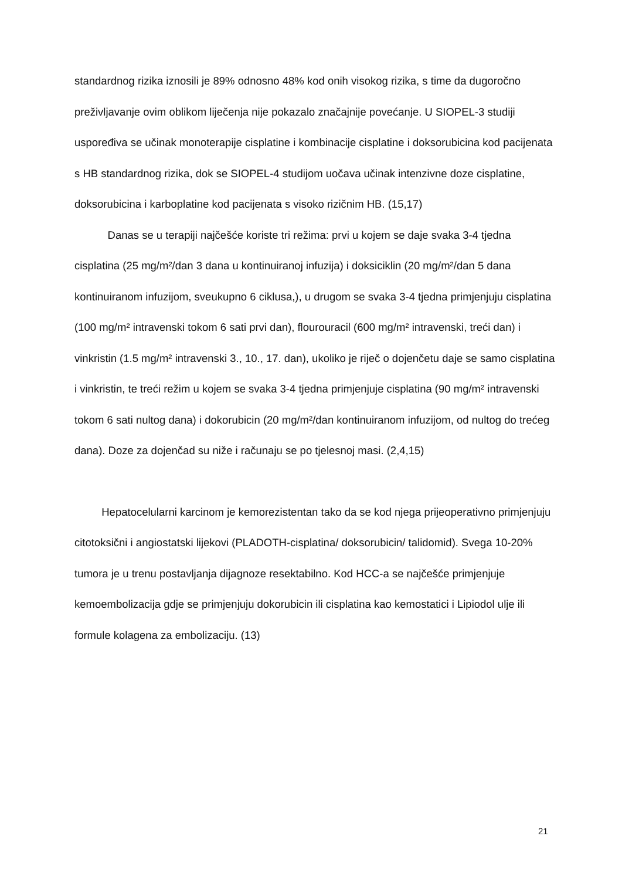standardnog rizika iznosili je 89% odnosno 48% kod onih visokog rizika, s time da dugoročno preživljavanje ovim oblikom liječenja nije pokazalo značajnije povećanje. U SIOPEL-3 studiji uspoređiva se učinak monoterapije cisplatine i kombinacije cisplatine i doksorubicina kod pacijenata s HB standardnog rizika, dok se SIOPEL-4 studijom uočava učinak intenzivne doze cisplatine, doksorubicina i karboplatine kod pacijenata s visoko rizičnim HB. (15,17)
Danas se u terapiji najčešće koriste tri režima: prvi u kojem se daje svaka 3-4 tjedna cisplatina (25 mg/m²/dan 3 dana u kontinuiranoj infuzija) i doksiciklin (20 mg/m²/dan 5 dana kontinuiranom infuzijom, sveukupno 6 ciklusa,), u drugom se svaka 3-4 tjedna primjenjuju cisplatina (100 mg/m² intravenski tokom 6 sati prvi dan), flourouracil (600 mg/m² intravenski, treći dan) i vinkristin (1.5 mg/m² intravenski 3., 10., 17. dan), ukoliko je riječ o dojenčetu daje se samo cisplatina i vinkristin, te treći režim u kojem se svaka 3-4 tjedna primjenjuje cisplatina (90 mg/m² intravenski tokom 6 sati nultog dana) i dokorubicin (20 mg/m²/dan kontinuiranom infuzijom, od nultog do trećeg dana). Doze za dojenčad su niže i računaju se po tjelesnoj masi. (2,4,15)
Hepatocelularni karcinom je kemorezistentan tako da se kod njega prijeoperativno primjenjuju citotoksični i angiostatski lijekovi (PLADOTH-cisplatina/ doksorubicin/ talidomid). Svega 10-20% tumora je u trenu postavljanja dijagnoze resektabilno. Kod HCC-a se najčešće primjenjuje kemoembolizacija gdje se primjenjuju dokorubicin ili cisplatina kao kemostatici i Lipiodol ulje ili formule kolagena za embolizaciju. (13)
21